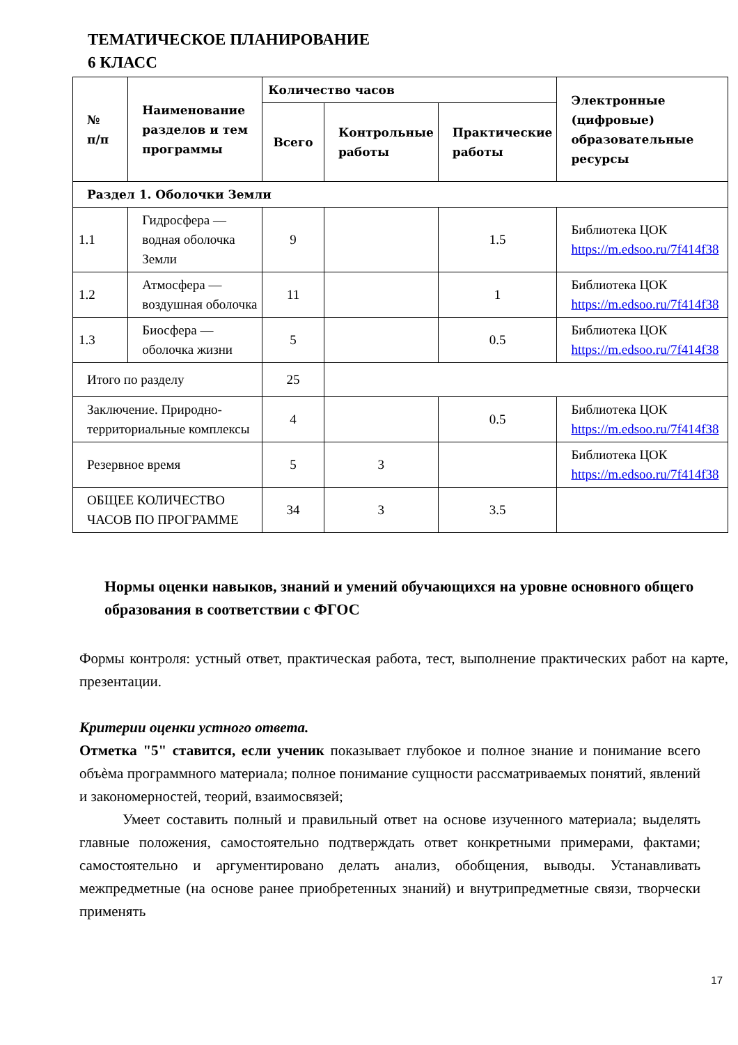ТЕМАТИЧЕСКОЕ ПЛАНИРОВАНИЕ
6 КЛАСС
| № п/п | Наименование разделов и тем программы | Количество часов | | | Электронные (цифровые) образовательные ресурсы |
| --- | --- | --- | --- | --- | --- |
| | | Всего | Контрольные работы | Практические работы | |
| Раздел 1. Оболочки Земли | | | | | |
| 1.1 | Гидросфера — водная оболочка Земли | 9 | | 1.5 | Библиотека ЦОК https://m.edsoo.ru/7f414f38 |
| 1.2 | Атмосфера — воздушная оболочка | 11 | | 1 | Библиотека ЦОК https://m.edsoo.ru/7f414f38 |
| 1.3 | Биосфера — оболочка жизни | 5 | | 0.5 | Библиотека ЦОК https://m.edsoo.ru/7f414f38 |
| Итого по разделу | | 25 | | | |
| Заключение. Природно-территориальные комплексы | | 4 | | 0.5 | Библиотека ЦОК https://m.edsoo.ru/7f414f38 |
| Резервное время | | 5 | 3 | | Библиотека ЦОК https://m.edsoo.ru/7f414f38 |
| ОБЩЕЕ КОЛИЧЕСТВО ЧАСОВ ПО ПРОГРАММЕ | | 34 | 3 | 3.5 | |
Нормы оценки навыков, знаний и умений обучающихся на уровне основного общего образования в соответствии с ФГОС
Формы контроля: устный ответ, практическая работа, тест, выполнение практических работ на карте, презентации.
Критерии оценки устного ответа.
Отметка "5" ставится, если ученик показывает глубокое и полное знание и понимание всего объѐма программного материала; полное понимание сущности рассматриваемых понятий, явлений и закономерностей, теорий, взаимосвязей;
Умеет составить полный и правильный ответ на основе изученного материала; выделять главные положения, самостоятельно подтверждать ответ конкретными примерами, фактами; самостоятельно и аргументировано делать анализ, обобщения, выводы. Устанавливать межпредметные (на основе ранее приобретенных знаний) и внутрипредметные связи, творчески применять
17